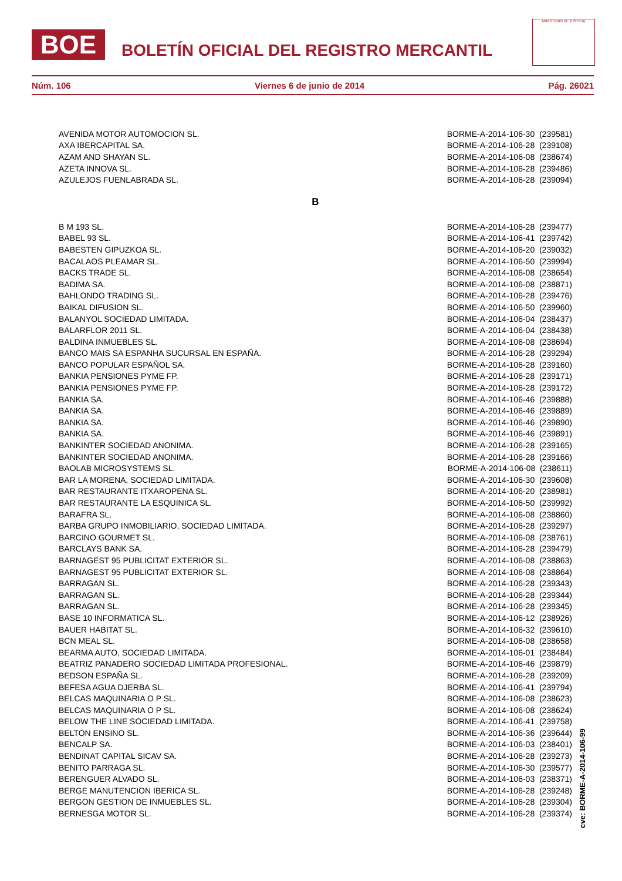BOE BOLETÍN OFICIAL DEL REGISTRO MERCANTIL
MINISTERIO DE JUSTICIA
Núm. 106 Viernes 6 de junio de 2014 Pág. 26021
| AVENIDA MOTOR AUTOMOCION SL. | BORME-A-2014-106-30 (239581) |
| AXA IBERCAPITAL SA. | BORME-A-2014-106-28 (239108) |
| AZAM AND SHAYAN SL. | BORME-A-2014-106-08 (238674) |
| AZETA INNOVA SL. | BORME-A-2014-106-28 (239486) |
| AZULEJOS FUENLABRADA SL. | BORME-A-2014-106-28 (239094) |
B
| B M 193 SL. | BORME-A-2014-106-28 (239477) |
| BABEL 93 SL. | BORME-A-2014-106-41 (239742) |
| BABESTEN GIPUZKOA SL. | BORME-A-2014-106-20 (239032) |
| BACALAOS PLEAMAR SL. | BORME-A-2014-106-50 (239994) |
| BACKS TRADE SL. | BORME-A-2014-106-08 (238654) |
| BADIMA SA. | BORME-A-2014-106-08 (238871) |
| BAHLONDO TRADING SL. | BORME-A-2014-106-28 (239476) |
| BAIKAL DIFUSION SL. | BORME-A-2014-106-50 (239960) |
| BALANYOL SOCIEDAD LIMITADA. | BORME-A-2014-106-04 (238437) |
| BALARFLOR 2011 SL. | BORME-A-2014-106-04 (238438) |
| BALDINA INMUEBLES SL. | BORME-A-2014-106-08 (238694) |
| BANCO MAIS SA ESPANHA SUCURSAL EN ESPAÑA. | BORME-A-2014-106-28 (239294) |
| BANCO POPULAR ESPAÑOL SA. | BORME-A-2014-106-28 (239160) |
| BANKIA PENSIONES PYME FP. | BORME-A-2014-106-28 (239171) |
| BANKIA PENSIONES PYME FP. | BORME-A-2014-106-28 (239172) |
| BANKIA SA. | BORME-A-2014-106-46 (239888) |
| BANKIA SA. | BORME-A-2014-106-46 (239889) |
| BANKIA SA. | BORME-A-2014-106-46 (239890) |
| BANKIA SA. | BORME-A-2014-106-46 (239891) |
| BANKINTER SOCIEDAD ANONIMA. | BORME-A-2014-106-28 (239165) |
| BANKINTER SOCIEDAD ANONIMA. | BORME-A-2014-106-28 (239166) |
| BAOLAB MICROSYSTEMS SL. | BORME-A-2014-106-08 (238611) |
| BAR LA MORENA, SOCIEDAD LIMITADA. | BORME-A-2014-106-30 (239608) |
| BAR RESTAURANTE ITXAROPENA SL. | BORME-A-2014-106-20 (238981) |
| BAR RESTAURANTE LA ESQUINICA SL. | BORME-A-2014-106-50 (239992) |
| BARAFRA SL. | BORME-A-2014-106-08 (238860) |
| BARBA GRUPO INMOBILIARIO, SOCIEDAD LIMITADA. | BORME-A-2014-106-28 (239297) |
| BARCINO GOURMET SL. | BORME-A-2014-106-08 (238761) |
| BARCLAYS BANK SA. | BORME-A-2014-106-28 (239479) |
| BARNAGEST 95 PUBLICITAT EXTERIOR SL. | BORME-A-2014-106-08 (238863) |
| BARNAGEST 95 PUBLICITAT EXTERIOR SL. | BORME-A-2014-106-08 (238864) |
| BARRAGAN SL. | BORME-A-2014-106-28 (239343) |
| BARRAGAN SL. | BORME-A-2014-106-28 (239344) |
| BARRAGAN SL. | BORME-A-2014-106-28 (239345) |
| BASE 10 INFORMATICA SL. | BORME-A-2014-106-12 (238926) |
| BAUER HABITAT SL. | BORME-A-2014-106-32 (239610) |
| BCN MEAL SL. | BORME-A-2014-106-08 (238658) |
| BEARMA AUTO, SOCIEDAD LIMITADA. | BORME-A-2014-106-01 (238484) |
| BEATRIZ PANADERO SOCIEDAD LIMITADA PROFESIONAL. | BORME-A-2014-106-46 (239879) |
| BEDSON ESPAÑA SL. | BORME-A-2014-106-28 (239209) |
| BEFESA AGUA DJERBA SL. | BORME-A-2014-106-41 (239794) |
| BELCAS MAQUINARIA O P SL. | BORME-A-2014-106-08 (238623) |
| BELCAS MAQUINARIA O P SL. | BORME-A-2014-106-08 (238624) |
| BELOW THE LINE SOCIEDAD LIMITADA. | BORME-A-2014-106-41 (239758) |
| BELTON ENSINO SL. | BORME-A-2014-106-36 (239644) |
| BENCALP SA. | BORME-A-2014-106-03 (238401) |
| BENDINAT CAPITAL SICAV SA. | BORME-A-2014-106-28 (239273) |
| BENITO PARRAGA SL. | BORME-A-2014-106-30 (239577) |
| BERENGUER ALVADO SL. | BORME-A-2014-106-03 (238371) |
| BERGE MANUTENCION IBERICA SL. | BORME-A-2014-106-28 (239248) |
| BERGON GESTION DE INMUEBLES SL. | BORME-A-2014-106-28 (239304) |
| BERNESGA MOTOR SL. | BORME-A-2014-106-28 (239374) |
cve: BORME-A-2014-106-99